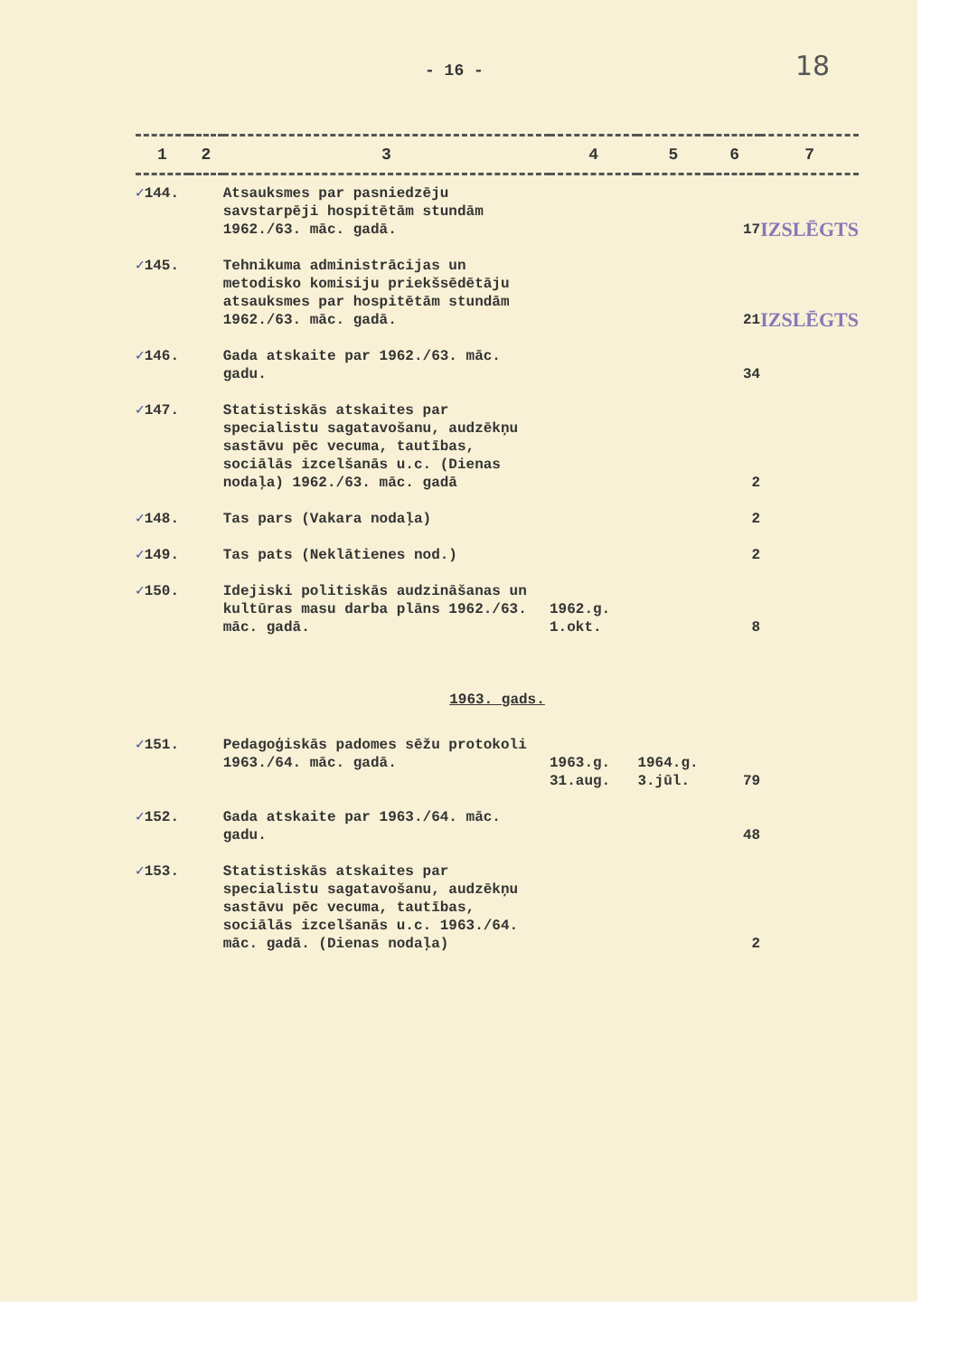- 16 - 18
| 1 | 2 | 3 | 4 | 5 | 6 | 7 |
| --- | --- | --- | --- | --- | --- | --- |
| ✓ 144. | | Atsauksmes par pasniedzēju savstarpēji hospitētām stundām 1962./63. māc. gadā. | | | 17 | IZSLĒGTS |
| ✓ 145. | | Tehnikuma administrācijas un metodisko komisiju priekšsēdētāju atsauksmes par hospitētām stundām 1962./63. māc. gadā. | | | 21 | IZSLĒGTS |
| ✓ 146. | | Gada atskaite par 1962./63. māc. gadu. | | | 34 | |
| ✓ 147. | | Statistiskās atskaites par specialistu sagatavošanu, audzēkņu sastāvu pēc vecuma, tautības, sociālās izcelšanās u.c. (Dienas nodaļa) 1962./63. māc. gadā | | | 2 | |
| ✓ 148. | | Tas pars (Vakara nodaļa) | | | 2 | |
| ✓ 149. | | Tas pats (Neklātienes nod.) | | | 2 | |
| ✓ 150. | | Idejiski politiskās audzināšanas un kultūras masu darba plāns 1962./63. māc. gadā. | 1962.g. 1.okt. | | 8 | |
| 1963. gads. | | | | | | |
| ✓ 151. | | Pedagoģiskās padomes sēžu protokoli 1963./64. māc. gadā. | 1963.g. 31.aug. | 1964.g. 3.jūl. | 79 | |
| ✓ 152. | | Gada atskaite par 1963./64. māc. gadu. | | | 48 | |
| ✓ 153. | | Statistiskās atskaites par specialistu sagatavošanu, audzēkņu sastāvu pēc vecuma, tautības, sociālās izcelšanās u.c. 1963./64. māc. gadā. (Dienas nodaļa) | | | 2 | |